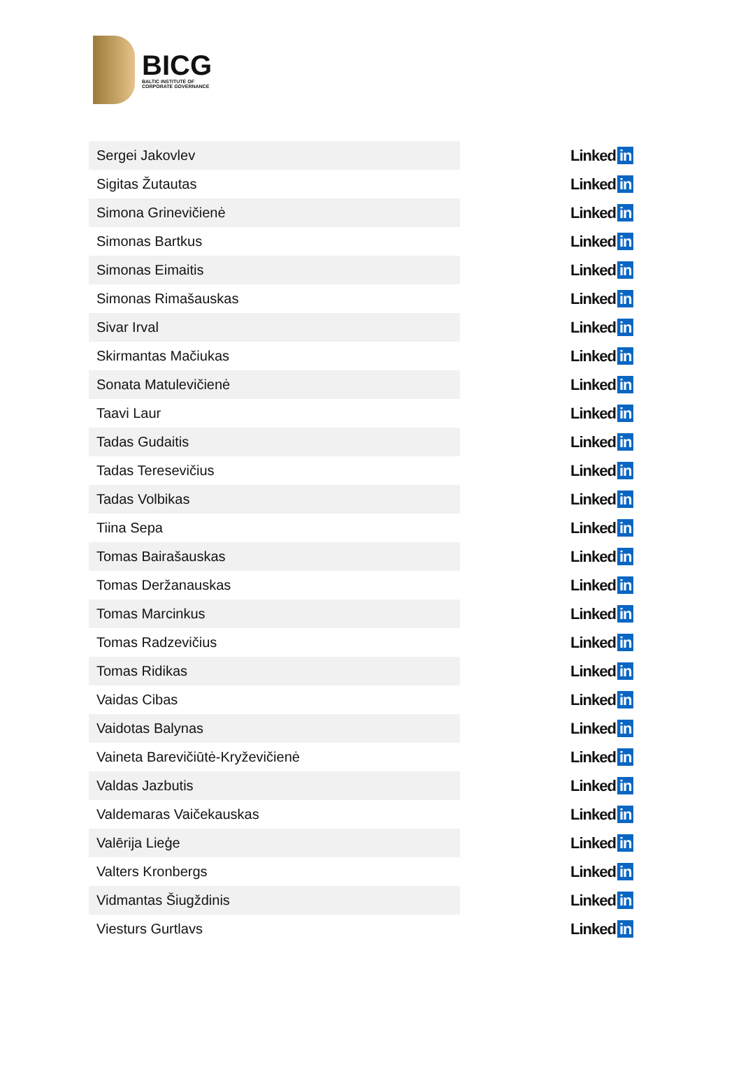BICG
BALTIC INSTITUTE OF
CORPORATE GOVERNANCE
| Sergei Jakovlev | | Linked in |
| Sigitas Žutautas | | Linked in |
| Simona Grinevičienė | | Linked in |
| Simonas Bartkus | | Linked in |
| Simonas Eimaitis | | Linked in |
| Simonas Rimašauskas | | Linked in |
| Sivar Irval | | Linked in |
| Skirmantas Mačiukas | | Linked in |
| Sonata Matulevičienė | | Linked in |
| Taavi Laur | | Linked in |
| Tadas Gudaitis | | Linked in |
| Tadas Teresevičius | | Linked in |
| Tadas Volbikas | | Linked in |
| Tiina Sepa | | Linked in |
| Tomas Bairašauskas | | Linked in |
| Tomas Deržanauskas | | Linked in |
| Tomas Marcinkus | | Linked in |
| Tomas Radzevičius | | Linked in |
| Tomas Ridikas | | Linked in |
| Vaidas Cibas | | Linked in |
| Vaidotas Balynas | | Linked in |
| Vaineta Barevičiūtė-Kryževičienė | | Linked in |
| Valdas Jazbutis | | Linked in |
| Valdemaras Vaičekauskas | | Linked in |
| Valērija Lieģe | | Linked in |
| Valters Kronbergs | | Linked in |
| Vidmantas Šiugždinis | | Linked in |
| Viesturs Gurtlavs | | Linked in |